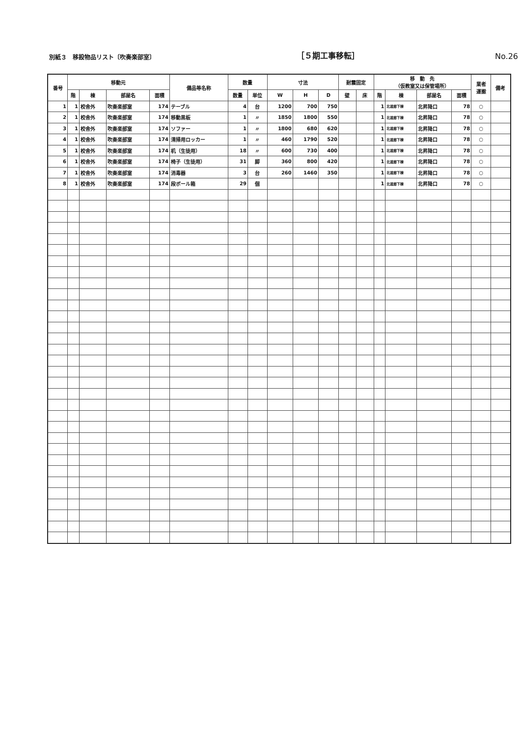別紙３　移設物品リスト〔吹奏楽部室〕
［５期工事移転］
No.26
| 番号 | 移動元 | | | | 備品等名称 | 数量 | | 寸法 | | | 耐震固定 | | 移 動 先 （仮教室又は保管場所） | | | | 業者 運搬 | 備考 |
| --- | --- | --- | --- | --- | --- | --- | --- | --- | --- | --- | --- | --- | --- | --- | --- | --- | --- | --- |
| | 階 | 棟 | 部屋名 | 面積 | | 数量 | 単位 | W | H | D | 壁 | 床 | 階 | 棟 | 部屋名 | 面積 | | |
| 1 | 1 | 校舎外 | 吹奏楽部室 | 174 | テーブル | 4 | 台 | 1200 | 700 | 750 | | | 1 | 北渡廊下棟 | 北昇降口 | 78 | ○ | |
| 2 | 1 | 校舎外 | 吹奏楽部室 | 174 | 移動黒板 | 1 | 〃 | 1850 | 1800 | 550 | | | 1 | 北渡廊下棟 | 北昇降口 | 78 | ○ | |
| 3 | 1 | 校舎外 | 吹奏楽部室 | 174 | ソファー | 1 | 〃 | 1800 | 680 | 620 | | | 1 | 北渡廊下棟 | 北昇降口 | 78 | ○ | |
| 4 | 1 | 校舎外 | 吹奏楽部室 | 174 | 清掃用ロッカー | 1 | 〃 | 460 | 1790 | 520 | | | 1 | 北渡廊下棟 | 北昇降口 | 78 | ○ | |
| 5 | 1 | 校舎外 | 吹奏楽部室 | 174 | 机（生徒用） | 18 | 〃 | 600 | 730 | 400 | | | 1 | 北渡廊下棟 | 北昇降口 | 78 | ○ | |
| 6 | 1 | 校舎外 | 吹奏楽部室 | 174 | 椅子（生徒用） | 31 | 脚 | 360 | 800 | 420 | | | 1 | 北渡廊下棟 | 北昇降口 | 78 | ○ | |
| 7 | 1 | 校舎外 | 吹奏楽部室 | 174 | 消毒器 | 3 | 台 | 260 | 1460 | 350 | | | 1 | 北渡廊下棟 | 北昇降口 | 78 | ○ | |
| 8 | 1 | 校舎外 | 吹奏楽部室 | 174 | 段ボール箱 | 29 | 個 | | | | | | 1 | 北渡廊下棟 | 北昇降口 | 78 | ○ | |